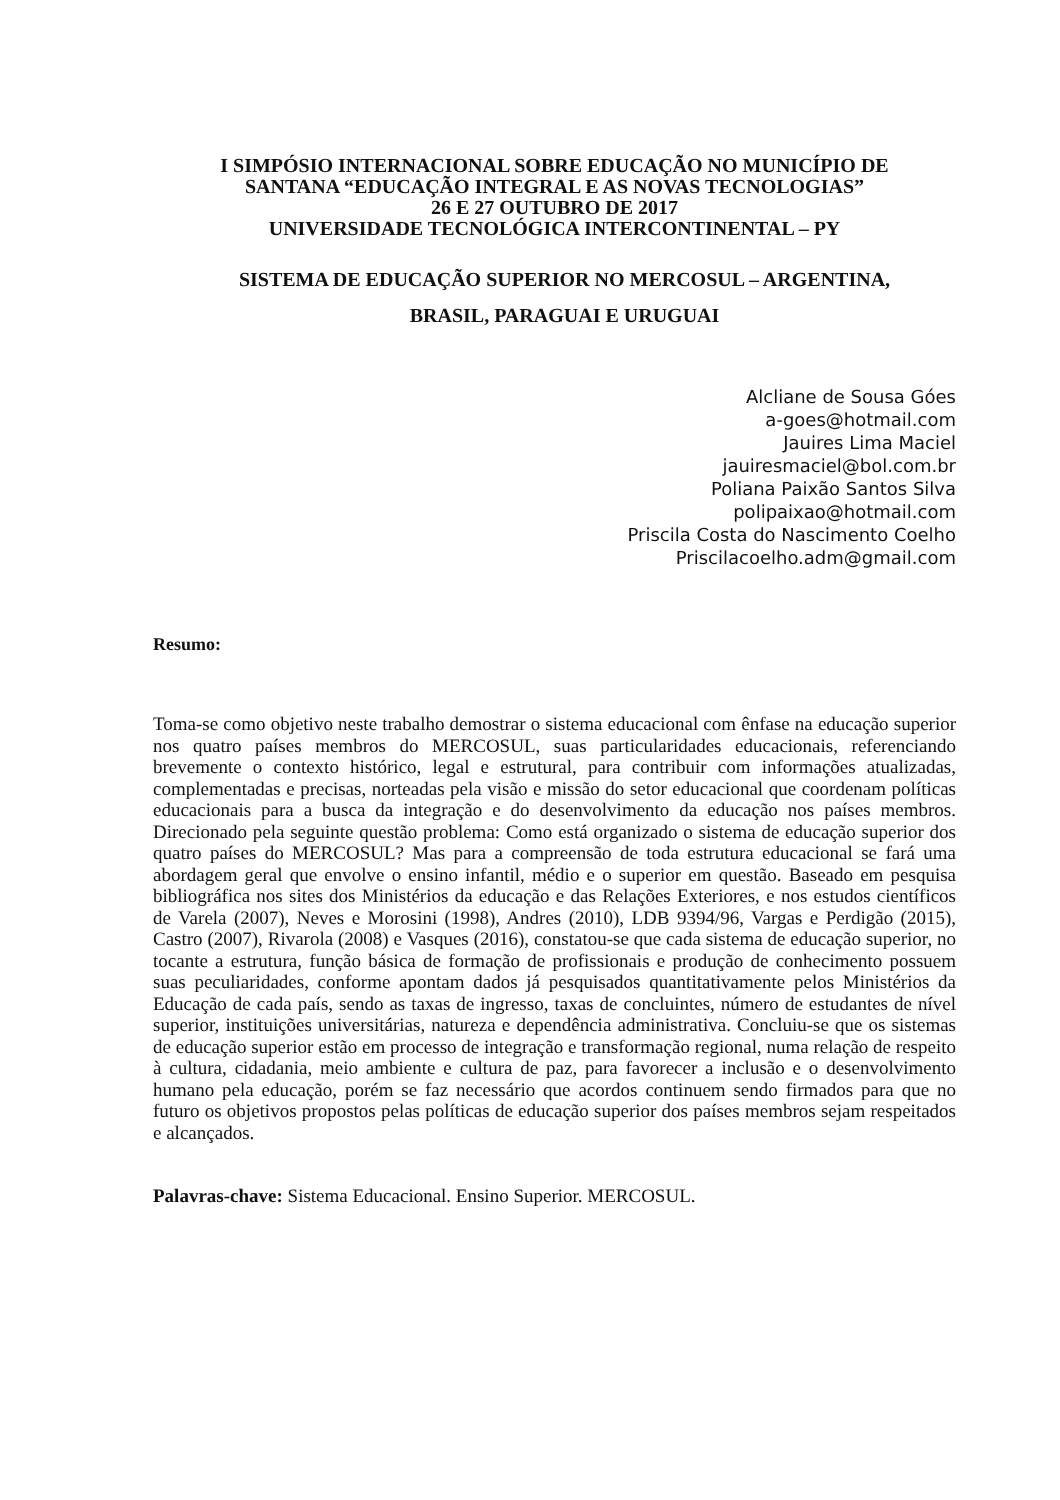I SIMPÓSIO INTERNACIONAL SOBRE EDUCAÇÃO NO MUNICÍPIO DE
SANTANA “EDUCAÇÃO INTEGRAL E AS NOVAS TECNOLOGIAS”
26 E 27 OUTUBRO DE 2017
UNIVERSIDADE TECNOLÓGICA INTERCONTINENTAL – PY
SISTEMA DE EDUCAÇÃO SUPERIOR NO MERCOSUL – ARGENTINA,
BRASIL, PARAGUAI E URUGUAI
Alcliane de Sousa Góes
a-goes@hotmail.com
Jauires Lima Maciel
jauiresmaciel@bol.com.br
Poliana Paixão Santos Silva
polipaixao@hotmail.com
Priscila Costa do Nascimento Coelho
Priscilacoelho.adm@gmail.com
Resumo:
Toma-se como objetivo neste trabalho demostrar o sistema educacional com ênfase na educação superior nos quatro países membros do MERCOSUL, suas particularidades educacionais, referenciando brevemente o contexto histórico, legal e estrutural, para contribuir com informações atualizadas, complementadas e precisas, norteadas pela visão e missão do setor educacional que coordenam políticas educacionais para a busca da integração e do desenvolvimento da educação nos países membros. Direcionado pela seguinte questão problema: Como está organizado o sistema de educação superior dos quatro países do MERCOSUL? Mas para a compreensão de toda estrutura educacional se fará uma abordagem geral que envolve o ensino infantil, médio e o superior em questão. Baseado em pesquisa bibliográfica nos sites dos Ministérios da educação e das Relações Exteriores, e nos estudos científicos de Varela (2007), Neves e Morosini (1998), Andres (2010), LDB 9394/96, Vargas e Perdigão (2015), Castro (2007), Rivarola (2008) e Vasques (2016), constatou-se que cada sistema de educação superior, no tocante a estrutura, função básica de formação de profissionais e produção de conhecimento possuem suas peculiaridades, conforme apontam dados já pesquisados quantitativamente pelos Ministérios da Educação de cada país, sendo as taxas de ingresso, taxas de concluintes, número de estudantes de nível superior, instituições universitárias, natureza e dependência administrativa. Concluiu-se que os sistemas de educação superior estão em processo de integração e transformação regional, numa relação de respeito à cultura, cidadania, meio ambiente e cultura de paz, para favorecer a inclusão e o desenvolvimento humano pela educação, porém se faz necessário que acordos continuem sendo firmados para que no futuro os objetivos propostos pelas políticas de educação superior dos países membros sejam respeitados e alcançados.
Palavras-chave: Sistema Educacional. Ensino Superior. MERCOSUL.